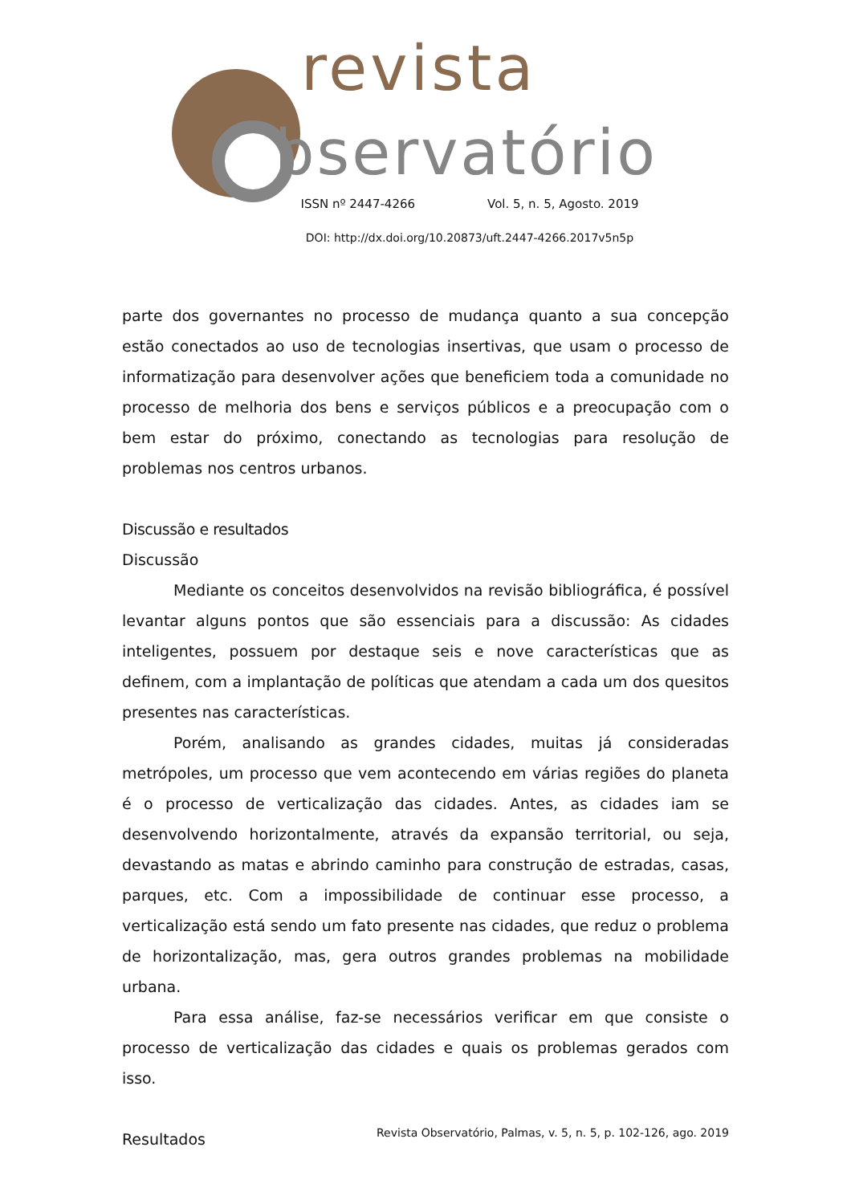revista
bservatório
ISSN nº 2447-4266 Vol. 5, n. 5, Agosto. 2019
DOI: http://dx.doi.org/10.20873/uft.2447-4266.2017v5n5p
parte dos governantes no processo de mudança quanto a sua concepção estão conectados ao uso de tecnologias insertivas, que usam o processo de informatização para desenvolver ações que beneficiem toda a comunidade no processo de melhoria dos bens e serviços públicos e a preocupação com o bem estar do próximo, conectando as tecnologias para resolução de problemas nos centros urbanos.
Discussão e resultados
Discussão
Mediante os conceitos desenvolvidos na revisão bibliográfica, é possível levantar alguns pontos que são essenciais para a discussão: As cidades inteligentes, possuem por destaque seis e nove características que as definem, com a implantação de políticas que atendam a cada um dos quesitos presentes nas características.
Porém, analisando as grandes cidades, muitas já consideradas metrópoles, um processo que vem acontecendo em várias regiões do planeta é o processo de verticalização das cidades. Antes, as cidades iam se desenvolvendo horizontalmente, através da expansão territorial, ou seja, devastando as matas e abrindo caminho para construção de estradas, casas, parques, etc. Com a impossibilidade de continuar esse processo, a verticalização está sendo um fato presente nas cidades, que reduz o problema de horizontalização, mas, gera outros grandes problemas na mobilidade urbana.
Para essa análise, faz-se necessários verificar em que consiste o processo de verticalização das cidades e quais os problemas gerados com isso.
Resultados
Revista Observatório, Palmas, v. 5, n. 5, p. 102-126, ago. 2019